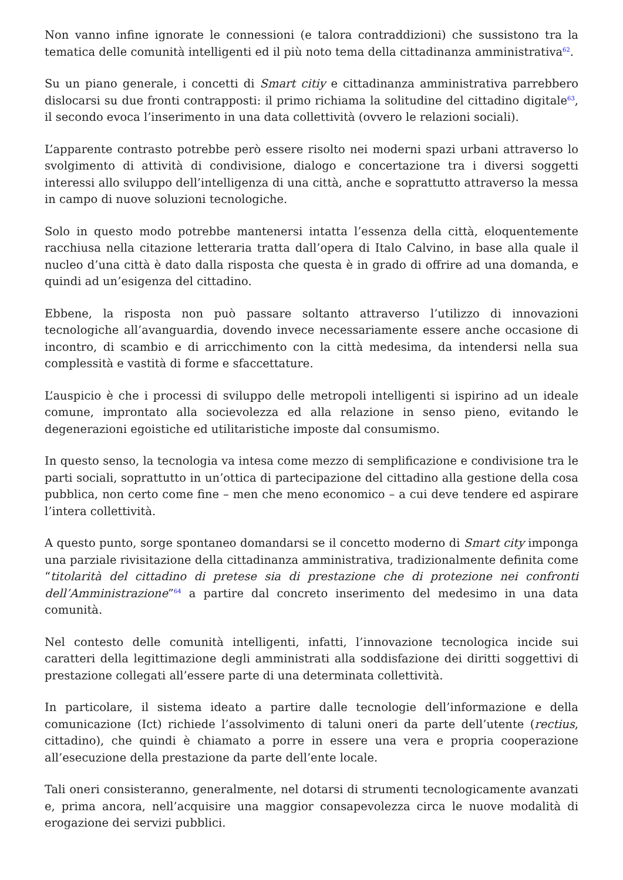Non vanno infine ignorate le connessioni (e talora contraddizioni) che sussistono tra la tematica delle comunità intelligenti ed il più noto tema della cittadinanza amministrativa<sup>62</sup>.
Su un piano generale, i concetti di Smart citiy e cittadinanza amministrativa parrebbero dislocarsi su due fronti contrapposti: il primo richiama la solitudine del cittadino digitale<sup>63</sup>, il secondo evoca l’inserimento in una data collettività (ovvero le relazioni sociali).
L’apparente contrasto potrebbe però essere risolto nei moderni spazi urbani attraverso lo svolgimento di attività di condivisione, dialogo e concertazione tra i diversi soggetti interessi allo sviluppo dell’intelligenza di una città, anche e soprattutto attraverso la messa in campo di nuove soluzioni tecnologiche.
Solo in questo modo potrebbe mantenersi intatta l’essenza della città, eloquentemente racchiusa nella citazione letteraria tratta dall’opera di Italo Calvino, in base alla quale il nucleo d’una città è dato dalla risposta che questa è in grado di offrire ad una domanda, e quindi ad un’esigenza del cittadino.
Ebbene, la risposta non può passare soltanto attraverso l’utilizzo di innovazioni tecnologiche all’avanguardia, dovendo invece necessariamente essere anche occasione di incontro, di scambio e di arricchimento con la città medesima, da intendersi nella sua complessità e vastità di forme e sfaccettature.
L’auspicio è che i processi di sviluppo delle metropoli intelligenti si ispirino ad un ideale comune, improntato alla socievolezza ed alla relazione in senso pieno, evitando le degenerazioni egoistiche ed utilitaristiche imposte dal consumismo.
In questo senso, la tecnologia va intesa come mezzo di semplificazione e condivisione tra le parti sociali, soprattutto in un’ottica di partecipazione del cittadino alla gestione della cosa pubblica, non certo come fine – men che meno economico – a cui deve tendere ed aspirare l’intera collettività.
A questo punto, sorge spontaneo domandarsi se il concetto moderno di Smart city imponga una parziale rivisitazione della cittadinanza amministrativa, tradizionalmente definita come “titolarità del cittadino di pretese sia di prestazione che di protezione nei confronti dell’Amministrazione”<sup>64</sup> a partire dal concreto inserimento del medesimo in una data comunità.
Nel contesto delle comunità intelligenti, infatti, l’innovazione tecnologica incide sui caratteri della legittimazione degli amministrati alla soddisfazione dei diritti soggettivi di prestazione collegati all’essere parte di una determinata collettività.
In particolare, il sistema ideato a partire dalle tecnologie dell’informazione e della comunicazione (Ict) richiede l’assolvimento di taluni oneri da parte dell’utente (rectius, cittadino), che quindi è chiamato a porre in essere una vera e propria cooperazione all’esecuzione della prestazione da parte dell’ente locale.
Tali oneri consisteranno, generalmente, nel dotarsi di strumenti tecnologicamente avanzati e, prima ancora, nell’acquisire una maggior consapevolezza circa le nuove modalità di erogazione dei servizi pubblici.